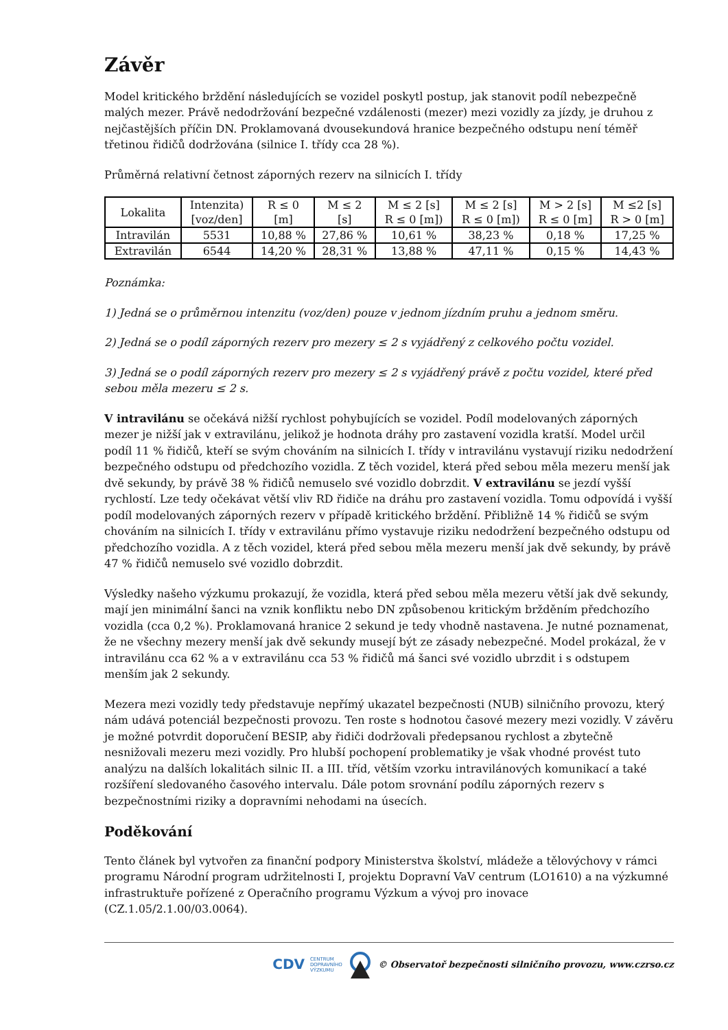Závěr
Model kritického brždění následujících se vozidel poskytl postup, jak stanovit podíl nebezpečně malých mezer. Právě nedodržování bezpečné vzdálenosti (mezer) mezi vozidly za jízdy, je druhou z nejčastějších příčin DN. Proklamovaná dvousekundová hranice bezpečného odstupu není téměř třetinou řidičů dodržována (silnice I. třídy cca 28 %).
Průměrná relativní četnost záporných rezerv na silnicích I. třídy
| Lokalita | Intenzita) [voz/den] | R ≤ 0 [m] | M ≤ 2 [s] | M ≤ 2 [s] R ≤ 0 [m]) | M ≤ 2 [s] R ≤ 0 [m]) | M > 2 [s] R ≤ 0 [m] | M ≤2 [s] R > 0 [m] |
| Intravilán | 5531 | 10,88 % | 27,86 % | 10,61 % | 38,23 % | 0,18 % | 17,25 % |
| Extravilán | 6544 | 14,20 % | 28,31 % | 13,88 % | 47,11 % | 0,15 % | 14,43 % |
Poznámka:
1) Jedná se o průměrnou intenzitu (voz/den) pouze v jednom jízdním pruhu a jednom směru.
2) Jedná se o podíl záporných rezerv pro mezery ≤ 2 s vyjádřený z celkového počtu vozidel.
3) Jedná se o podíl záporných rezerv pro mezery ≤ 2 s vyjádřený právě z počtu vozidel, které před sebou měla mezeru ≤ 2 s.
V intravilánu se očekává nižší rychlost pohybujících se vozidel. Podíl modelovaných záporných mezer je nižší jak v extravilánu, jelikož je hodnota dráhy pro zastavení vozidla kratší. Model určil podíl 11 % řidičů, kteří se svým chováním na silnicích I. třídy v intravilánu vystavují riziku nedodržení bezpečného odstupu od předchozího vozidla. Z těch vozidel, která před sebou měla mezeru menší jak dvě sekundy, by právě 38 % řidičů nemuselo své vozidlo dobrzdit. V extravilánu se jezdí vyšší rychlostí. Lze tedy očekávat větší vliv RD řidiče na dráhu pro zastavení vozidla. Tomu odpovídá i vyšší podíl modelovaných záporných rezerv v případě kritického brždění. Přibližně 14 % řidičů se svým chováním na silnicích I. třídy v extravilánu přímo vystavuje riziku nedodržení bezpečného odstupu od předchozího vozidla. A z těch vozidel, která před sebou měla mezeru menší jak dvě sekundy, by právě 47 % řidičů nemuselo své vozidlo dobrzdit.
Výsledky našeho výzkumu prokazují, že vozidla, která před sebou měla mezeru větší jak dvě sekundy, mají jen minimální šanci na vznik konfliktu nebo DN způsobenou kritickým bržděním předchozího vozidla (cca 0,2 %). Proklamovaná hranice 2 sekund je tedy vhodně nastavena. Je nutné poznamenat, že ne všechny mezery menší jak dvě sekundy musejí být ze zásady nebezpečné. Model prokázal, že v intravilánu cca 62 % a v extravilánu cca 53 % řidičů má šanci své vozidlo ubrzdit i s odstupem menším jak 2 sekundy.
Mezera mezi vozidly tedy představuje nepřímý ukazatel bezpečnosti (NUB) silničního provozu, který nám udává potenciál bezpečnosti provozu. Ten roste s hodnotou časové mezery mezi vozidly. V závěru je možné potvrdit doporučení BESIP, aby řidiči dodržovali předepsanou rychlost a zbytečně nesnižovali mezeru mezi vozidly. Pro hlubší pochopení problematiky je však vhodné provést tuto analýzu na dalších lokalitách silnic II. a III. tříd, větším vzorku intravilánových komunikací a také rozšíření sledovaného časového intervalu. Dále potom srovnání podílu záporných rezerv s bezpečnostními riziky a dopravními nehodami na úsecích.
Poděkování
Tento článek byl vytvořen za finanční podpory Ministerstva školství, mládeže a tělovýchovy v rámci programu Národní program udržitelnosti I, projektu Dopravní VaV centrum (LO1610) a na výzkumné infrastruktuře pořízené z Operačního programu Výzkum a vývoj pro inovace (CZ.1.05/2.1.00/03.0064).
CDV CENTRUM
DOPRAVNÍHO
VÝZKUMU © Observatoř bezpečnosti silničního provozu, www.czrso.cz